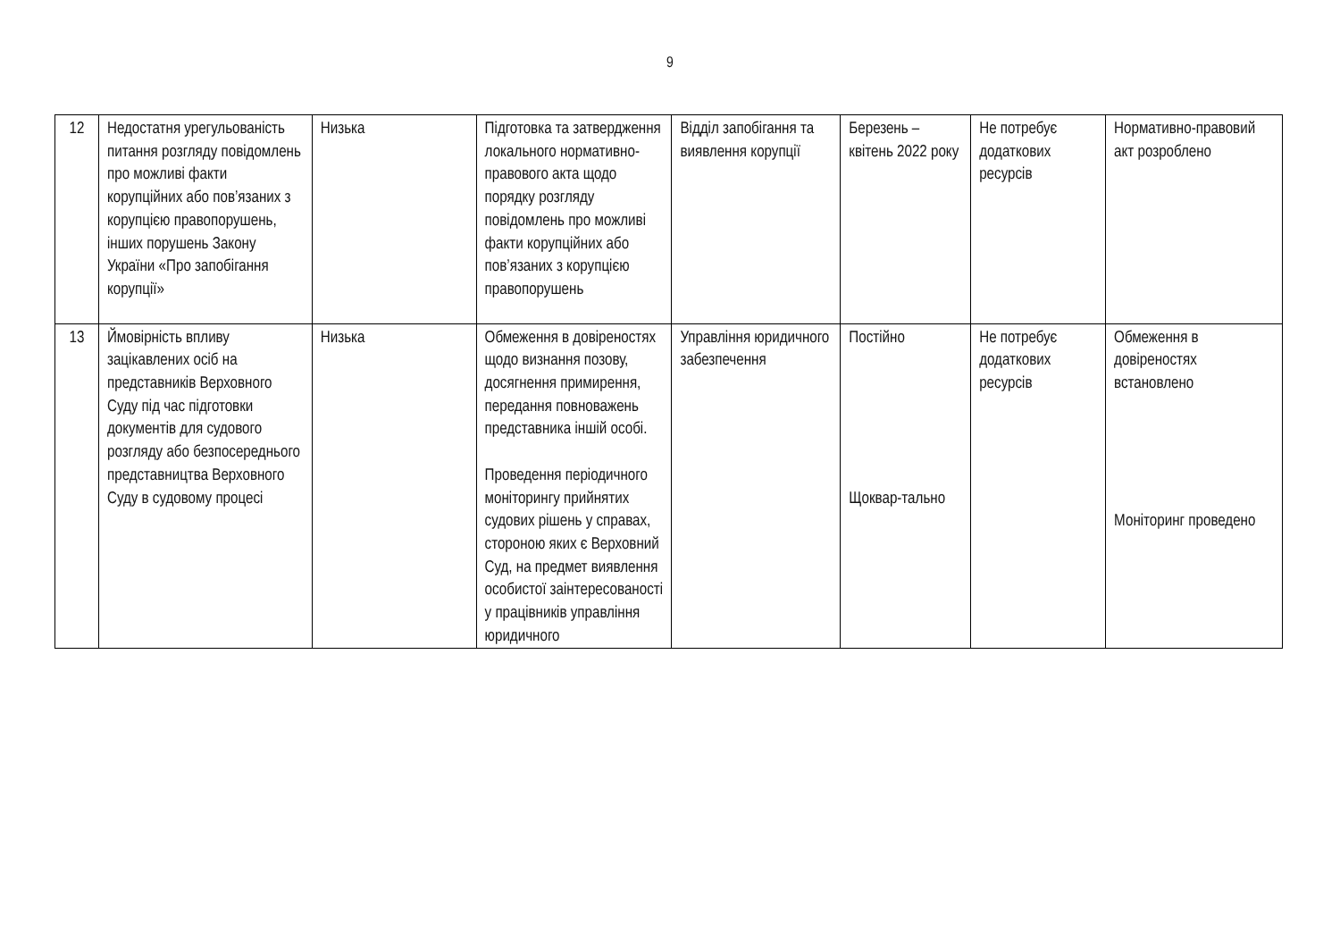9
| 12 | Недостатня урегульованість питання розгляду повідомлень про можливі факти корупційних або пов’язаних з корупцією правопорушень, інших порушень Закону України «Про запобігання корупції» | Низька | Підготовка та затвердження локального нормативно-правового акта щодо порядку розгляду повідомлень про можливі факти корупційних або пов’язаних з корупцією правопорушень | Відділ запобігання та виявлення корупції | Березень – квітень 2022 року | Не потребує додаткових ресурсів | Нормативно-правовий акт розроблено |
| 13 | Ймовірність впливу зацікавлених осіб на представників Верховного Суду під час підготовки документів для судового розгляду або безпосереднього представництва Верховного Суду в судовому процесі | Низька | Обмеження в довіреностях щодо визнання позову, досягнення примирення, передання повноважень представника іншій особі. Проведення періодичного моніторингу прийнятих судових рішень у справах, стороною яких є Верховний Суд, на предмет виявлення особистої заінтересованості у працівників управління юридичного | Управління юридичного забезпечення | Постійно Щоквар-тально | Не потребує додаткових ресурсів | Обмеження в довіреностях встановлено Моніторинг проведено |